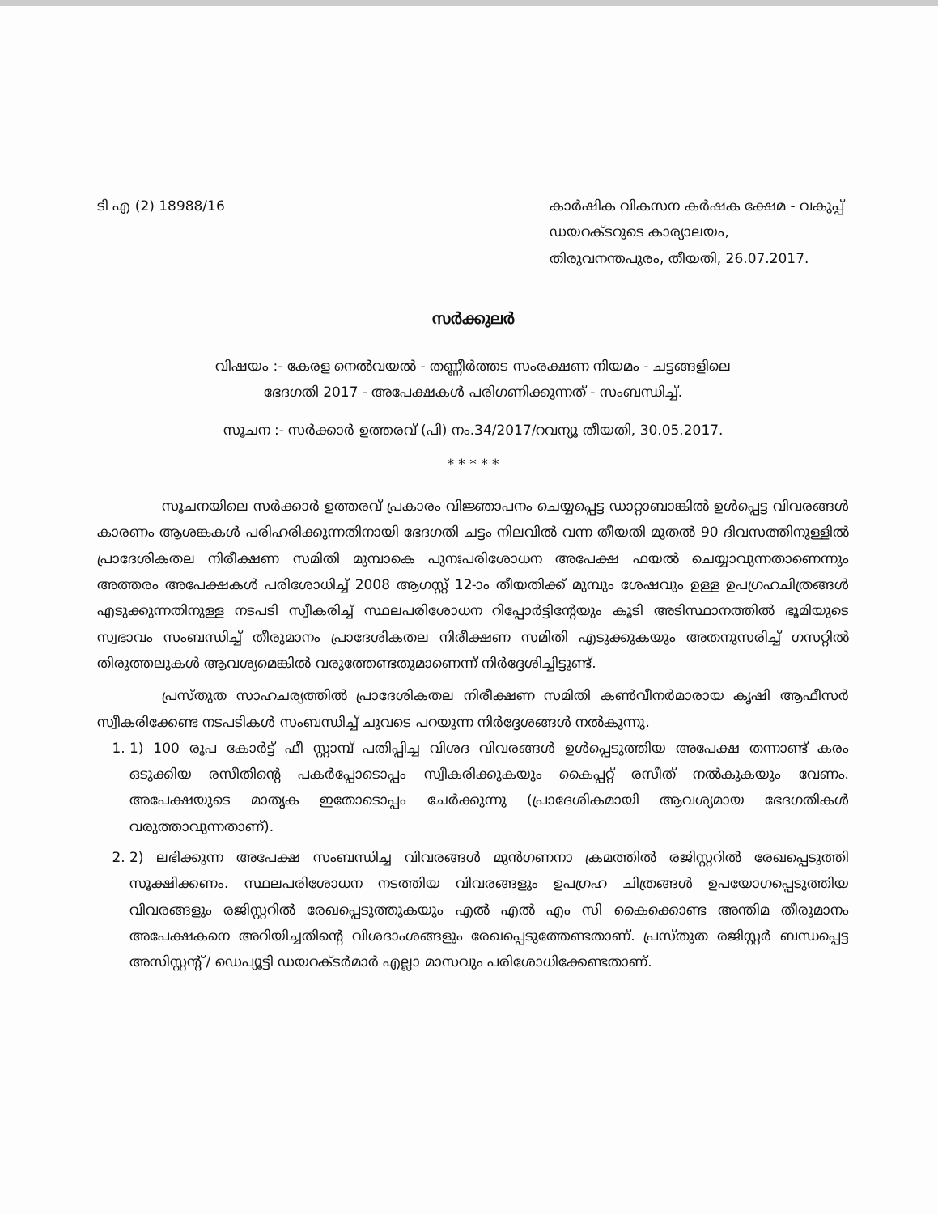ടി എ (2) 18988/16 കാർഷിക വികസന കർഷക ക്ഷേമ - വകുപ്പ് ഡയറക്ടറുടെ കാര്യാലയം,
തിരുവനന്തപുരം, തീയതി, 26.07.2017.
സർക്കുലർ
വിഷയം :- കേരള നെൽവയൽ - തണ്ണീർത്തട സംരക്ഷണ നിയമം - ചട്ടങ്ങളിലെ
ഭേദഗതി 2017 - അപേക്ഷകൾ പരിഗണിക്കുന്നത് - സംബന്ധിച്ച്.
സൂചന :- സർക്കാർ ഉത്തരവ് (പി) നം.34/2017/റവന്യൂ തീയതി, 30.05.2017.
* * * * *
സൂചനയിലെ സർക്കാർ ഉത്തരവ് പ്രകാരം വിജ്ഞാപനം ചെയ്യപ്പെട്ട ഡാറ്റാബാങ്കിൽ ഉൾപ്പെട്ട വിവരങ്ങൾ കാരണം ആശങ്കകൾ പരിഹരിക്കുന്നതിനായി ഭേദഗതി ചട്ടം നിലവിൽ വന്ന തീയതി മുതൽ 90 ദിവസത്തിനുള്ളിൽ പ്രാദേശികതല നിരീക്ഷണ സമിതി മുമ്പാകെ പുനഃപരിശോധന അപേക്ഷ ഫയൽ ചെയ്യാവുന്നതാണെന്നും അത്തരം അപേക്ഷകൾ പരിശോധിച്ച് 2008 ആഗസ്റ്റ് 12-ാം തീയതിക്ക് മുമ്പും ശേഷവും ഉള്ള ഉപഗ്രഹചിത്രങ്ങൾ എടുക്കുന്നതിനുള്ള നടപടി സ്വീകരിച്ച് സ്ഥലപരിശോധന റിപ്പോർട്ടിന്റേയും കൂടി അടിസ്ഥാനത്തിൽ ഭൂമിയുടെ സ്വഭാവം സംബന്ധിച്ച് തീരുമാനം പ്രാദേശികതല നിരീക്ഷണ സമിതി എടുക്കുകയും അതനുസരിച്ച് ഗസറ്റിൽ തിരുത്തലുകൾ ആവശ്യമെങ്കിൽ വരുത്തേണ്ടതുമാണെന്ന് നിർദ്ദേശിച്ചിട്ടുണ്ട്.
പ്രസ്തുത സാഹചര്യത്തിൽ പ്രാദേശികതല നിരീക്ഷണ സമിതി കൺവീനർമാരായ കൃഷി ആഫീസർ സ്വീകരിക്കേണ്ട നടപടികൾ സംബന്ധിച്ച് ചുവടെ പറയുന്ന നിർദ്ദേശങ്ങൾ നൽകുന്നു.
1. 1) 100 രൂപ കോർട്ട് ഫീ സ്റ്റാമ്പ് പതിപ്പിച്ച വിശദ വിവരങ്ങൾ ഉൾപ്പെടുത്തിയ അപേക്ഷ തന്നാണ്ട് കരം ഒടുക്കിയ രസീതിന്റെ പകർപ്പോടൊപ്പം സ്വീകരിക്കുകയും കൈപ്പറ്റ് രസീത് നൽകുകയും വേണം. അപേക്ഷയുടെ മാതൃക ഇതോടൊപ്പം ചേർക്കുന്നു (പ്രാദേശികമായി ആവശ്യമായ ഭേദഗതികൾ വരുത്താവുന്നതാണ്).
2. 2) ലഭിക്കുന്ന അപേക്ഷ സംബന്ധിച്ച വിവരങ്ങൾ മുൻഗണനാ ക്രമത്തിൽ രജിസ്റ്ററിൽ രേഖപ്പെടുത്തി സൂക്ഷിക്കണം. സ്ഥലപരിശോധന നടത്തിയ വിവരങ്ങളും ഉപഗ്രഹ ചിത്രങ്ങൾ ഉപയോഗപ്പെടുത്തിയ വിവരങ്ങളും രജിസ്റ്ററിൽ രേഖപ്പെടുത്തുകയും എൽ എൽ എം സി കൈക്കൊണ്ട അന്തിമ തീരുമാനം അപേക്ഷകനെ അറിയിച്ചതിന്റെ വിശദാംശങ്ങളും രേഖപ്പെടുത്തേണ്ടതാണ്. പ്രസ്തുത രജിസ്റ്റർ ബന്ധപ്പെട്ട അസിസ്റ്റന്റ് / ഡെപ്യൂട്ടി ഡയറക്ടർമാർ എല്ലാ മാസവും പരിശോധിക്കേണ്ടതാണ്.